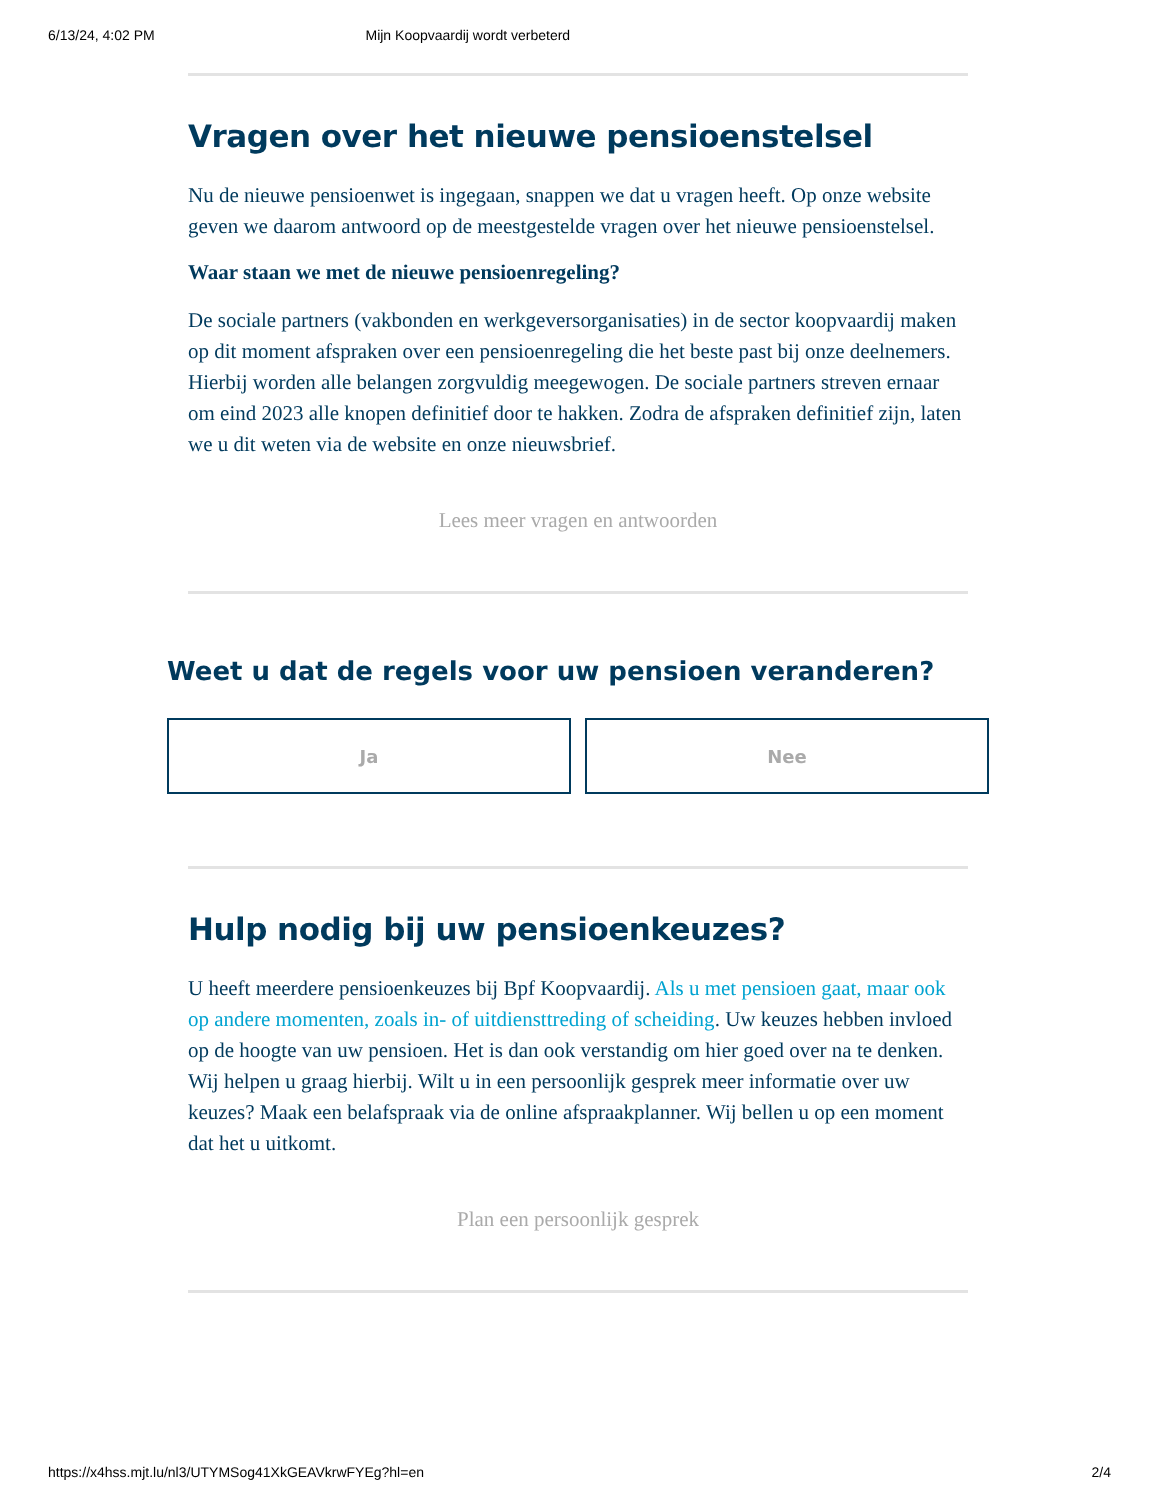6/13/24, 4:02 PM Mijn Koopvaardij wordt verbeterd
Vragen over het nieuwe pensioenstelsel
Nu de nieuwe pensioenwet is ingegaan, snappen we dat u vragen heeft. Op onze website geven we daarom antwoord op de meestgestelde vragen over het nieuwe pensioenstelsel.
Waar staan we met de nieuwe pensioenregeling?
De sociale partners (vakbonden en werkgeversorganisaties) in de sector koopvaardij maken op dit moment afspraken over een pensioenregeling die het beste past bij onze deelnemers. Hierbij worden alle belangen zorgvuldig meegewogen. De sociale partners streven ernaar om eind 2023 alle knopen definitief door te hakken. Zodra de afspraken definitief zijn, laten we u dit weten via de website en onze nieuwsbrief.
Lees meer vragen en antwoorden
Weet u dat de regels voor uw pensioen veranderen?
Ja Nee
Hulp nodig bij uw pensioenkeuzes?
U heeft meerdere pensioenkeuzes bij Bpf Koopvaardij. Als u met pensioen gaat, maar ook op andere momenten, zoals in- of uitdiensttreding of scheiding. Uw keuzes hebben invloed op de hoogte van uw pensioen. Het is dan ook verstandig om hier goed over na te denken. Wij helpen u graag hierbij. Wilt u in een persoonlijk gesprek meer informatie over uw keuzes? Maak een belafspraak via de online afspraakplanner. Wij bellen u op een moment dat het u uitkomt.
Plan een persoonlijk gesprek
https://x4hss.mjt.lu/nl3/UTYMSog41XkGEAVkrwFYEg?hl=en 2/4